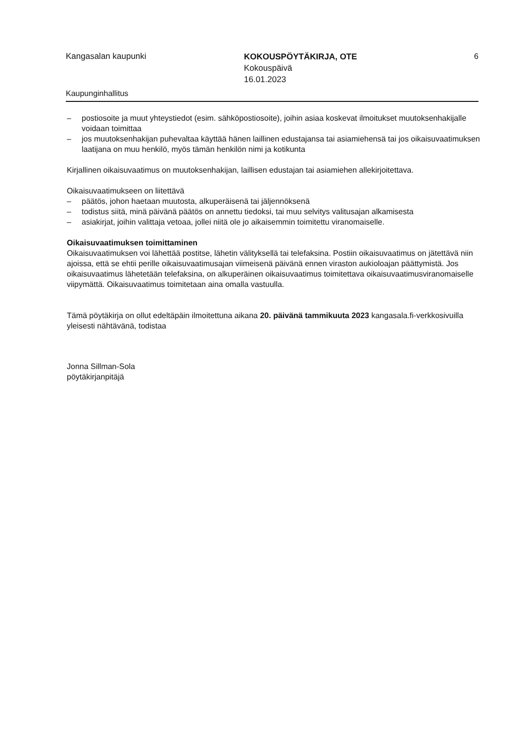Kangasalan kaupunki
KOKOUSPÖYTÄKIRJA, OTE
Kokouspäivä
16.01.2023
6
Kaupunginhallitus
– postiosoite ja muut yhteystiedot (esim. sähköpostiosoite), joihin asiaa koskevat ilmoitukset muutoksenhakijalle voidaan toimittaa
– jos muutoksenhakijan puhevaltaa käyttää hänen laillinen edustajansa tai asiamiehensä tai jos oikaisuvaatimuksen laatijana on muu henkilö, myös tämän henkilön nimi ja kotikunta
Kirjallinen oikaisuvaatimus on muutoksenhakijan, laillisen edustajan tai asiamiehen allekirjoitettava.
Oikaisuvaatimukseen on liitettävä
– päätös, johon haetaan muutosta, alkuperäisenä tai jäljennöksenä
– todistus siitä, minä päivänä päätös on annettu tiedoksi, tai muu selvitys valitusajan alkamisesta
– asiakirjat, joihin valittaja vetoaa, jollei niitä ole jo aikaisemmin toimitettu viranomaiselle.
Oikaisuvaatimuksen toimittaminen
Oikaisuvaatimuksen voi lähettää postitse, lähetin välityksellä tai telefaksina. Postiin oikaisuvaatimus on jätettävä niin ajoissa, että se ehtii perille oikaisuvaatimusajan viimeisenä päivänä ennen viraston aukioloajan päättymistä. Jos oikaisuvaatimus lähetetään telefaksina, on alkuperäinen oikaisuvaatimus toimitettava oikaisuvaatimusviranomaiselle viipymättä. Oikaisuvaatimus toimitetaan aina omalla vastuulla.
Tämä pöytäkirja on ollut edeltäpäin ilmoitettuna aikana 20. päivänä tammikuuta 2023 kangasala.fi-verkkosivuilla yleisesti nähtävänä, todistaa
Jonna Sillman-Sola
pöytäkirjanpitäjä